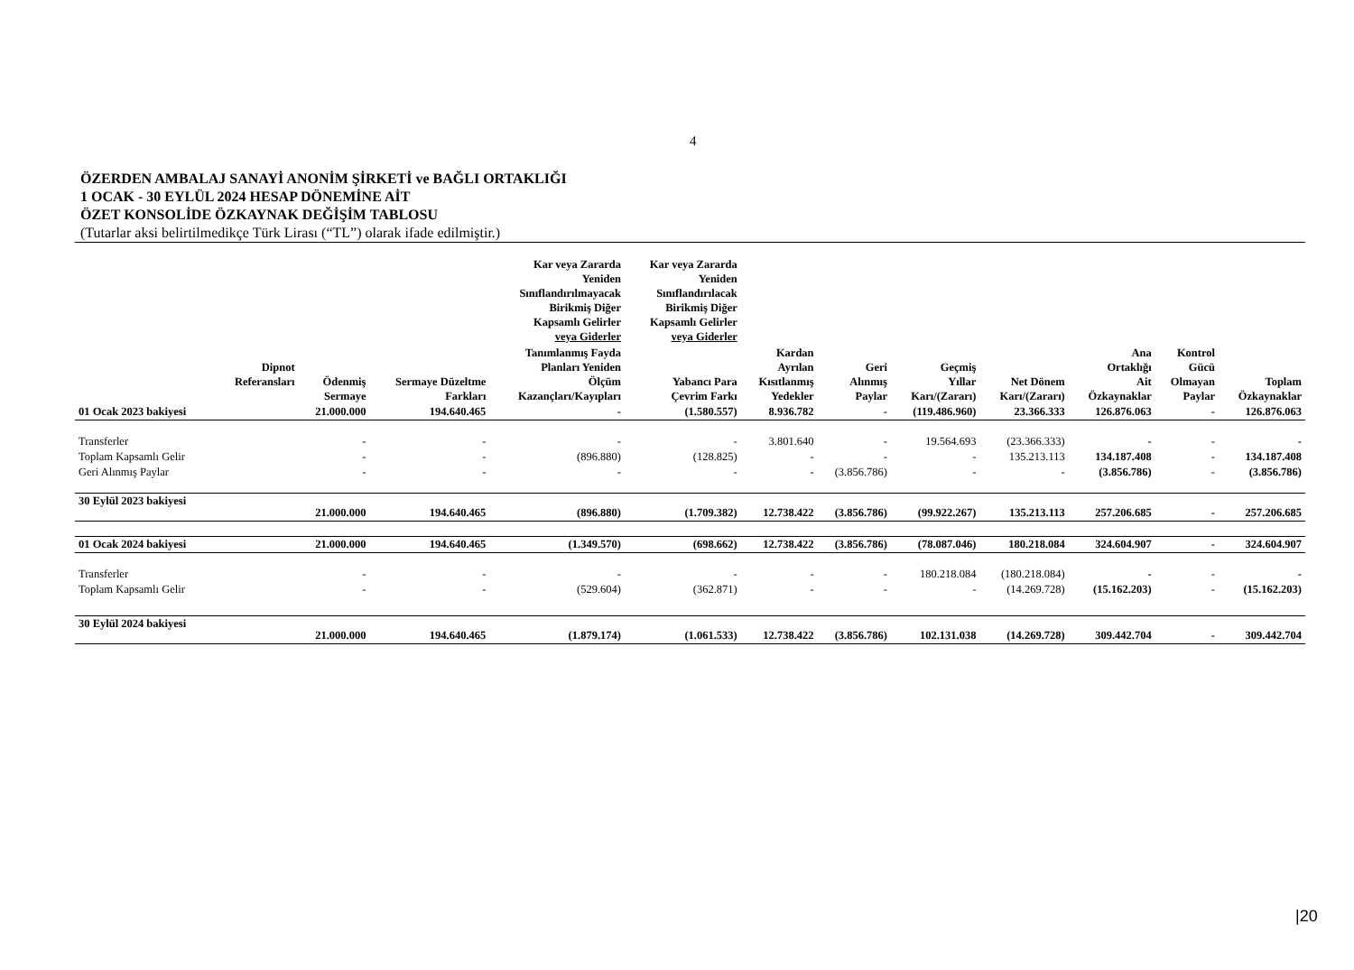4
ÖZERDEN AMBALAJ SANAYİ ANONİM ŞİRKETİ ve BAĞLI ORTAKLIĞI
1 OCAK - 30 EYLÜL 2024 HESAP DÖNEMİNE AİT
ÖZET KONSOLİDE ÖZKAYNAK DEĞİŞİM TABLOSU
(Tutarlar aksi belirtilmedikçe Türk Lirası (“TL”) olarak ifade edilmiştir.)
| | | | | Kar veya Zararda Yeniden Sınıflandırılmayacak Birikmiş Diğer Kapsamlı Gelirler veya Giderler | Kar veya Zararda Yeniden Sınıflandırılacak Birikmiş Diğer Kapsamlı Gelirler veya Giderler | | | | | | | |
| --- | --- | --- | --- | --- | --- | --- | --- | --- | --- | --- | --- | --- |
| | Dipnot Referansları | Ödenmiş Sermaye | Sermaye Düzeltme Farkları | Tanımlanmış Fayda Planları Yeniden Ölçüm Kazançları/Kayıpları | Yabancı Para Çevrim Farkı | Kardan Ayrılan Kısıtlanmış Yedekler | Geri Alınmış Paylar | Geçmiş Yıllar Karı/(Zararı) | Net Dönem Karı/(Zararı) | Ana Ortaklığı Ait Özkaynaklar | Kontrol Gücü Olmayan Paylar | Toplam Özkaynaklar |
| 01 Ocak 2023 bakiyesi | | 21.000.000 | 194.640.465 | - | (1.580.557) | 8.936.782 | - | (119.486.960) | 23.366.333 | 126.876.063 | - | 126.876.063 |
| Transferler | | - | - | - | - | 3.801.640 | - | 19.564.693 | (23.366.333) | - | - | - |
| Toplam Kapsamlı Gelir | | - | - | (896.880) | (128.825) | - | - | - | 135.213.113 | 134.187.408 | - | 134.187.408 |
| Geri Alınmış Paylar | | - | - | - | - | - | (3.856.786) | - | - | (3.856.786) | - | (3.856.786) |
| 30 Eylül 2023 bakiyesi | | 21.000.000 | 194.640.465 | (896.880) | (1.709.382) | 12.738.422 | (3.856.786) | (99.922.267) | 135.213.113 | 257.206.685 | - | 257.206.685 |
| 01 Ocak 2024 bakiyesi | | 21.000.000 | 194.640.465 | (1.349.570) | (698.662) | 12.738.422 | (3.856.786) | (78.087.046) | 180.218.084 | 324.604.907 | - | 324.604.907 |
| Transferler | | - | - | - | - | - | - | 180.218.084 | (180.218.084) | - | - | - |
| Toplam Kapsamlı Gelir | | - | - | (529.604) | (362.871) | - | - | - | (14.269.728) | (15.162.203) | - | (15.162.203) |
| 30 Eylül 2024 bakiyesi | | 21.000.000 | 194.640.465 | (1.879.174) | (1.061.533) | 12.738.422 | (3.856.786) | 102.131.038 | (14.269.728) | 309.442.704 | - | 309.442.704 |
|20